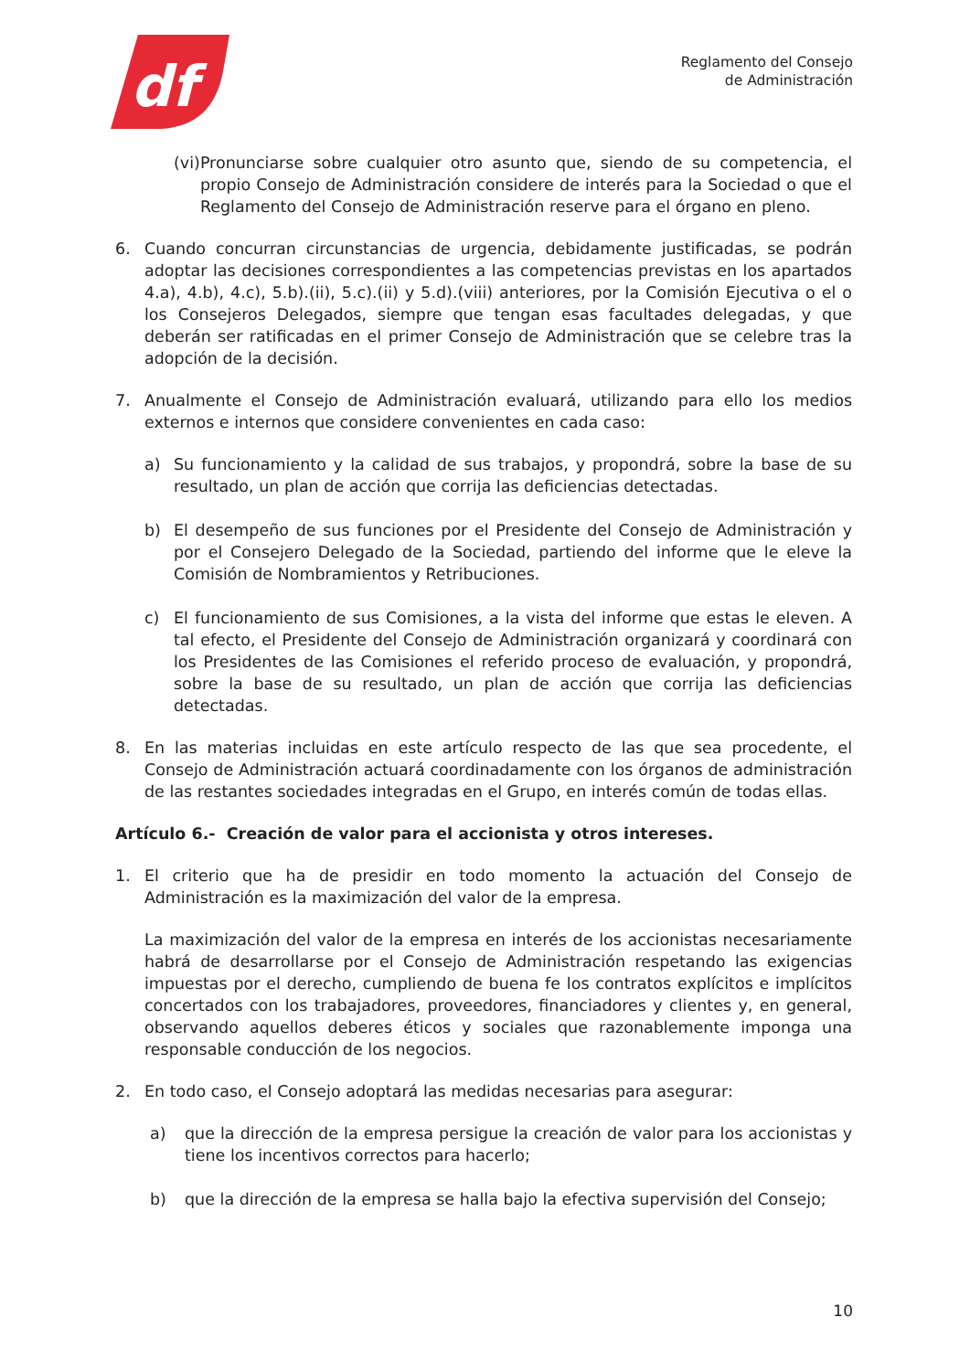df
Reglamento del Consejo
de Administración
(vi) Pronunciarse sobre cualquier otro asunto que, siendo de su competencia, el propio Consejo de Administración considere de interés para la Sociedad o que el Reglamento del Consejo de Administración reserve para el órgano en pleno.
6. Cuando concurran circunstancias de urgencia, debidamente justificadas, se podrán adoptar las decisiones correspondientes a las competencias previstas en los apartados 4.a), 4.b), 4.c), 5.b).(ii), 5.c).(ii) y 5.d).(viii) anteriores, por la Comisión Ejecutiva o el o los Consejeros Delegados, siempre que tengan esas facultades delegadas, y que deberán ser ratificadas en el primer Consejo de Administración que se celebre tras la adopción de la decisión.
7. Anualmente el Consejo de Administración evaluará, utilizando para ello los medios externos e internos que considere convenientes en cada caso:
a) Su funcionamiento y la calidad de sus trabajos, y propondrá, sobre la base de su resultado, un plan de acción que corrija las deficiencias detectadas.
b) El desempeño de sus funciones por el Presidente del Consejo de Administración y por el Consejero Delegado de la Sociedad, partiendo del informe que le eleve la Comisión de Nombramientos y Retribuciones.
c) El funcionamiento de sus Comisiones, a la vista del informe que estas le eleven. A tal efecto, el Presidente del Consejo de Administración organizará y coordinará con los Presidentes de las Comisiones el referido proceso de evaluación, y propondrá, sobre la base de su resultado, un plan de acción que corrija las deficiencias detectadas.
8. En las materias incluidas en este artículo respecto de las que sea procedente, el Consejo de Administración actuará coordinadamente con los órganos de administración de las restantes sociedades integradas en el Grupo, en interés común de todas ellas.
Artículo 6.- Creación de valor para el accionista y otros intereses.
1. El criterio que ha de presidir en todo momento la actuación del Consejo de Administración es la maximización del valor de la empresa.
La maximización del valor de la empresa en interés de los accionistas necesariamente habrá de desarrollarse por el Consejo de Administración respetando las exigencias impuestas por el derecho, cumpliendo de buena fe los contratos explícitos e implícitos concertados con los trabajadores, proveedores, financiadores y clientes y, en general, observando aquellos deberes éticos y sociales que razonablemente imponga una responsable conducción de los negocios.
2. En todo caso, el Consejo adoptará las medidas necesarias para asegurar:
a) que la dirección de la empresa persigue la creación de valor para los accionistas y tiene los incentivos correctos para hacerlo;
b) que la dirección de la empresa se halla bajo la efectiva supervisión del Consejo;
10